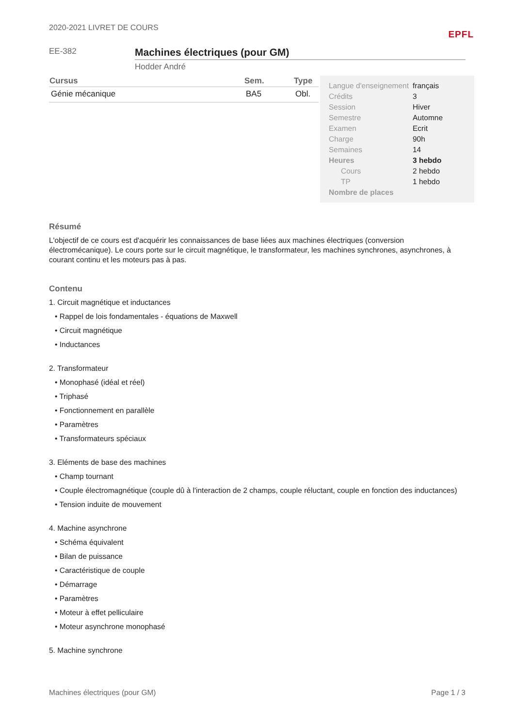2020-2021 LIVRET DE COURS EPFL
EE-382
Machines électriques (pour GM)
Hodder André
| Cursus | Sem. | Type |
| --- | --- | --- |
| Génie mécanique | BA5 | Obl. |
| Langue d'enseignement | français |
| Crédits | 3 |
| Session | Hiver |
| Semestre | Automne |
| Examen | Ecrit |
| Charge | 90h |
| Semaines | 14 |
| Heures | 3 hebdo |
| Cours | 2 hebdo |
| TP | 1 hebdo |
| Nombre de places | |
Résumé
L'objectif de ce cours est d'acquérir les connaissances de base liées aux machines électriques (conversion électromécanique). Le cours porte sur le circuit magnétique, le transformateur, les machines synchrones, asynchrones, à courant continu et les moteurs pas à pas.
Contenu
1. Circuit magnétique et inductances
• Rappel de lois fondamentales - équations de Maxwell
• Circuit magnétique
• Inductances
2. Transformateur
• Monophasé (idéal et réel)
• Triphasé
• Fonctionnement en parallèle
• Paramètres
• Transformateurs spéciaux
3. Eléments de base des machines
• Champ tournant
• Couple électromagnétique (couple dû à l'interaction de 2 champs, couple réluctant, couple en fonction des inductances)
• Tension induite de mouvement
4. Machine asynchrone
• Schéma équivalent
• Bilan de puissance
• Caractéristique de couple
• Démarrage
• Paramètres
• Moteur à effet pelliculaire
• Moteur asynchrone monophasé
5. Machine synchrone
Machines électriques (pour GM) Page 1 / 3